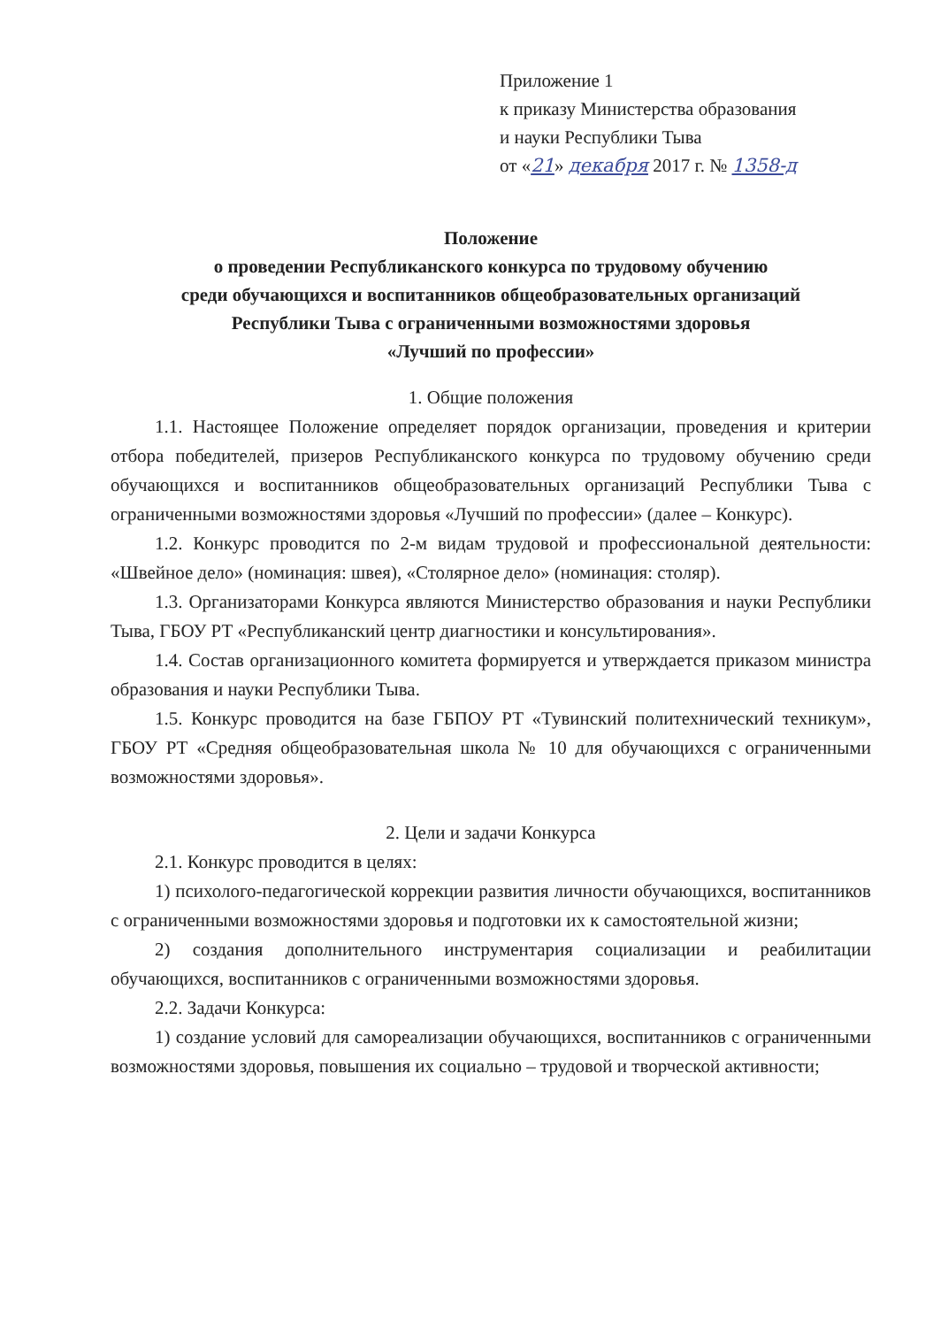Приложение 1
к приказу Министерства образования
и науки Республики Тыва
от «21» декабря 2017 г. № 1358-д
Положение
о проведении Республиканского конкурса по трудовому обучению
среди обучающихся и воспитанников общеобразовательных организаций
Республики Тыва с ограниченными возможностями здоровья
«Лучший по профессии»
1. Общие положения
1.1. Настоящее Положение определяет порядок организации, проведения и критерии отбора победителей, призеров Республиканского конкурса по трудовому обучению среди обучающихся и воспитанников общеобразовательных организаций Республики Тыва с ограниченными возможностями здоровья «Лучший по профессии» (далее – Конкурс).
1.2. Конкурс проводится по 2-м видам трудовой и профессиональной деятельности: «Швейное дело» (номинация: швея), «Столярное дело» (номинация: столяр).
1.3. Организаторами Конкурса являются Министерство образования и науки Республики Тыва, ГБОУ РТ «Республиканский центр диагностики и консультирования».
1.4. Состав организационного комитета формируется и утверждается приказом министра образования и науки Республики Тыва.
1.5. Конкурс проводится на базе ГБПОУ РТ «Тувинский политехнический техникум», ГБОУ РТ «Средняя общеобразовательная школа № 10 для обучающихся с ограниченными возможностями здоровья».
2. Цели и задачи Конкурса
2.1. Конкурс проводится в целях:
1) психолого-педагогической коррекции развития личности обучающихся, воспитанников с ограниченными возможностями здоровья и подготовки их к самостоятельной жизни;
2) создания дополнительного инструментария социализации и реабилитации обучающихся, воспитанников с ограниченными возможностями здоровья.
2.2. Задачи Конкурса:
1) создание условий для самореализации обучающихся, воспитанников с ограниченными возможностями здоровья, повышения их социально – трудовой и творческой активности;